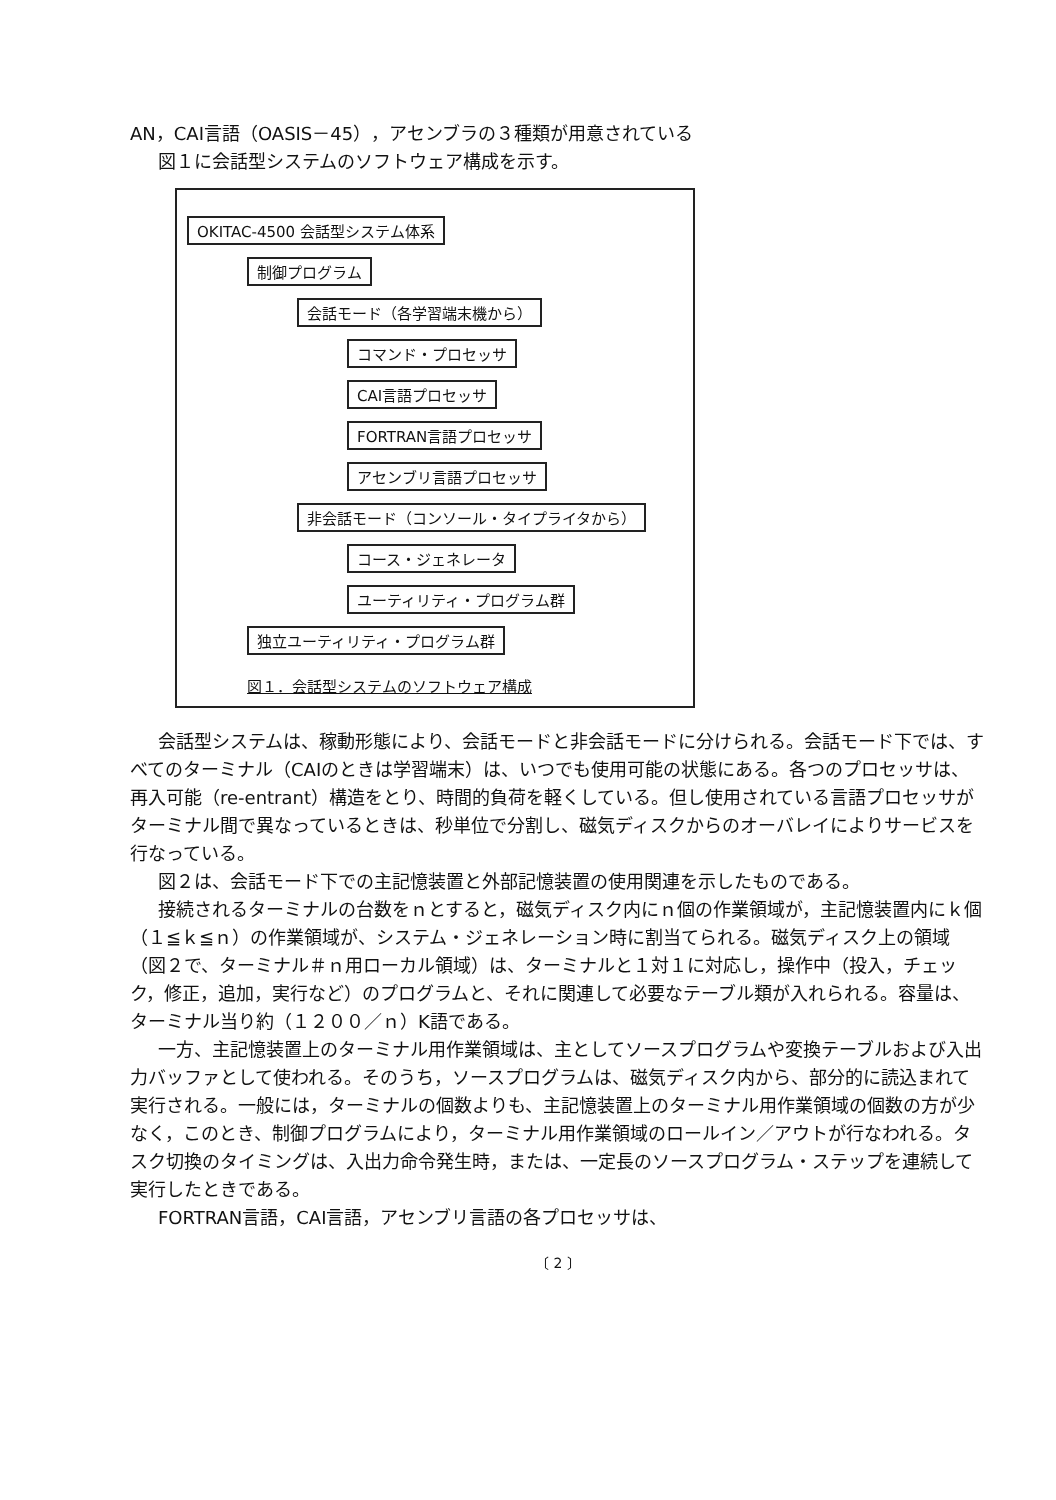AN，CAI言語（OASIS－45），アセンブラの３種類が用意されている
図１に会話型システムのソフトウェア構成を示す。
OKITAC-4500 会話型システム体系
制御プログラム
会話モード（各学習端末機から）
コマンド・プロセッサ
CAI言語プロセッサ
FORTRAN言語プロセッサ
アセンブリ言語プロセッサ
非会話モード（コンソール・タイプライタから）
コース・ジェネレータ
ユーティリティ・プログラム群
独立ユーティリティ・プログラム群
図１．会話型システムのソフトウェア構成
会話型システムは、稼動形態により、会話モードと非会話モードに分けられる。会話モード下では、すべてのターミナル（CAIのときは学習端末）は、いつでも使用可能の状態にある。各つのプロセッサは、再入可能（re-entrant）構造をとり、時間的負荷を軽くしている。但し使用されている言語プロセッサがターミナル間で異なっているときは、秒単位で分割し、磁気ディスクからのオーバレイによりサービスを行なっている。
図２は、会話モード下での主記憶装置と外部記憶装置の使用関連を示したものである。
接続されるターミナルの台数をｎとすると，磁気ディスク内にｎ個の作業領域が，主記憶装置内にｋ個（１≦ｋ≦ｎ）の作業領域が、システム・ジェネレーション時に割当てられる。磁気ディスク上の領域（図２で、ターミナル＃ｎ用ローカル領域）は、ターミナルと１対１に対応し，操作中（投入，チェック，修正，追加，実行など）のプログラムと、それに関連して必要なテーブル類が入れられる。容量は、ターミナル当り約（１２００／ｎ）K語である。
一方、主記憶装置上のターミナル用作業領域は、主としてソースプログラムや変換テーブルおよび入出力バッファとして使われる。そのうち，ソースプログラムは、磁気ディスク内から、部分的に読込まれて実行される。一般には，ターミナルの個数よりも、主記憶装置上のターミナル用作業領域の個数の方が少なく，このとき、制御プログラムにより，ターミナル用作業領域のロールイン／アウトが行なわれる。タスク切換のタイミングは、入出力命令発生時，または、一定長のソースプログラム・ステップを連続して実行したときである。
FORTRAN言語，CAI言語，アセンブリ言語の各プロセッサは、
〔 2 〕